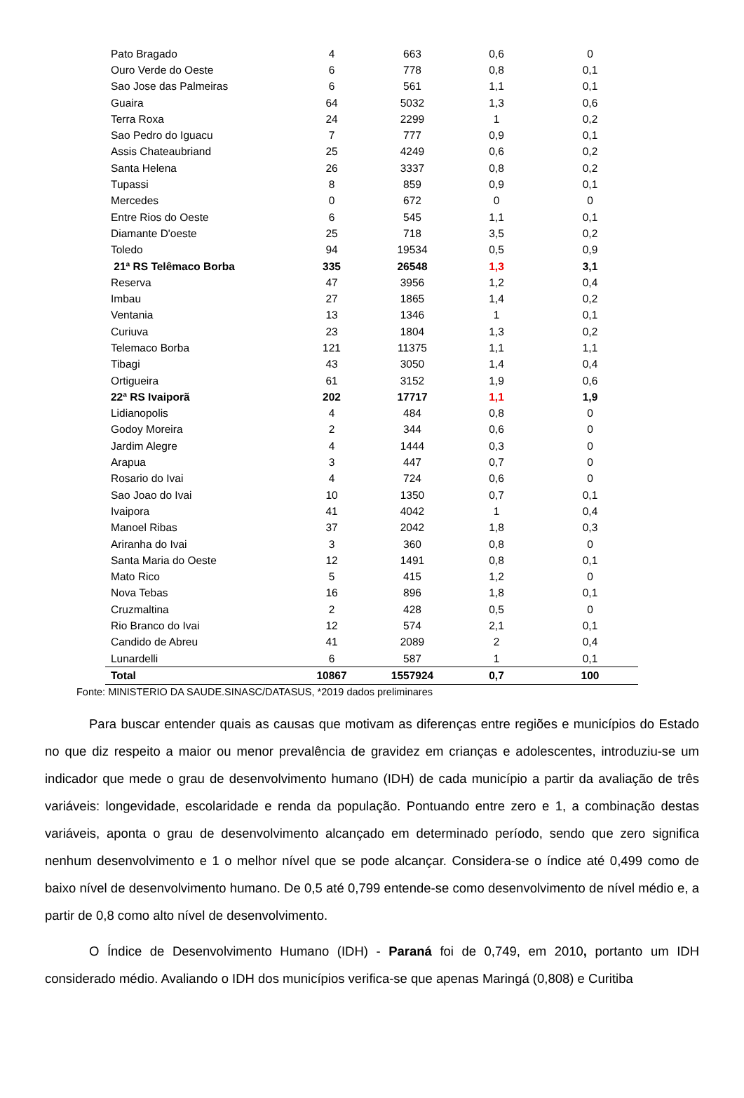| Pato Bragado | 4 | 663 | 0,6 | 0 |
| Ouro Verde do Oeste | 6 | 778 | 0,8 | 0,1 |
| Sao Jose das Palmeiras | 6 | 561 | 1,1 | 0,1 |
| Guaira | 64 | 5032 | 1,3 | 0,6 |
| Terra Roxa | 24 | 2299 | 1 | 0,2 |
| Sao Pedro do Iguacu | 7 | 777 | 0,9 | 0,1 |
| Assis Chateaubriand | 25 | 4249 | 0,6 | 0,2 |
| Santa Helena | 26 | 3337 | 0,8 | 0,2 |
| Tupassi | 8 | 859 | 0,9 | 0,1 |
| Mercedes | 0 | 672 | 0 | 0 |
| Entre Rios do Oeste | 6 | 545 | 1,1 | 0,1 |
| Diamante D'oeste | 25 | 718 | 3,5 | 0,2 |
| Toledo | 94 | 19534 | 0,5 | 0,9 |
| 21ª RS Telêmaco Borba | 335 | 26548 | 1,3 | 3,1 |
| Reserva | 47 | 3956 | 1,2 | 0,4 |
| Imbau | 27 | 1865 | 1,4 | 0,2 |
| Ventania | 13 | 1346 | 1 | 0,1 |
| Curiuva | 23 | 1804 | 1,3 | 0,2 |
| Telemaco Borba | 121 | 11375 | 1,1 | 1,1 |
| Tibagi | 43 | 3050 | 1,4 | 0,4 |
| Ortigueira | 61 | 3152 | 1,9 | 0,6 |
| 22ª RS Ivaiporã | 202 | 17717 | 1,1 | 1,9 |
| Lidianopolis | 4 | 484 | 0,8 | 0 |
| Godoy Moreira | 2 | 344 | 0,6 | 0 |
| Jardim Alegre | 4 | 1444 | 0,3 | 0 |
| Arapua | 3 | 447 | 0,7 | 0 |
| Rosario do Ivai | 4 | 724 | 0,6 | 0 |
| Sao Joao do Ivai | 10 | 1350 | 0,7 | 0,1 |
| Ivaipora | 41 | 4042 | 1 | 0,4 |
| Manoel Ribas | 37 | 2042 | 1,8 | 0,3 |
| Ariranha do Ivai | 3 | 360 | 0,8 | 0 |
| Santa Maria do Oeste | 12 | 1491 | 0,8 | 0,1 |
| Mato Rico | 5 | 415 | 1,2 | 0 |
| Nova Tebas | 16 | 896 | 1,8 | 0,1 |
| Cruzmaltina | 2 | 428 | 0,5 | 0 |
| Rio Branco do Ivai | 12 | 574 | 2,1 | 0,1 |
| Candido de Abreu | 41 | 2089 | 2 | 0,4 |
| Lunardelli | 6 | 587 | 1 | 0,1 |
| Total | 10867 | 1557924 | 0,7 | 100 |
Fonte: MINISTERIO DA SAUDE.SINASC/DATASUS, *2019 dados preliminares
Para buscar entender quais as causas que motivam as diferenças entre regiões e municípios do Estado no que diz respeito a maior ou menor prevalência de gravidez em crianças e adolescentes, introduziu-se um indicador que mede o grau de desenvolvimento humano (IDH) de cada município a partir da avaliação de três variáveis: longevidade, escolaridade e renda da população. Pontuando entre zero e 1, a combinação destas variáveis, aponta o grau de desenvolvimento alcançado em determinado período, sendo que zero significa nenhum desenvolvimento e 1 o melhor nível que se pode alcançar. Considera-se o índice até 0,499 como de baixo nível de desenvolvimento humano. De 0,5 até 0,799 entende-se como desenvolvimento de nível médio e, a partir de 0,8 como alto nível de desenvolvimento.
O Índice de Desenvolvimento Humano (IDH) - Paraná foi de 0,749, em 2010, portanto um IDH considerado médio. Avaliando o IDH dos municípios verifica-se que apenas Maringá (0,808) e Curitiba